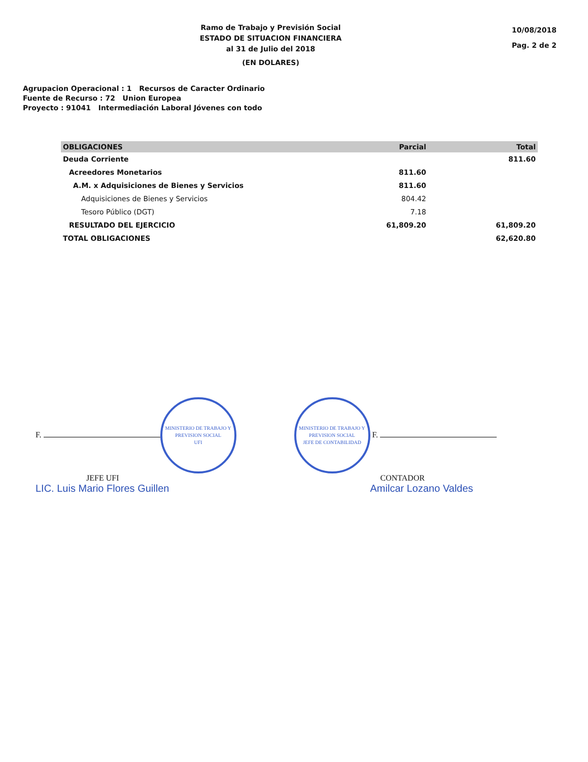Ramo de Trabajo y Previsión Social
ESTADO DE SITUACION FINANCIERA
al 31 de Julio del 2018
(EN DOLARES)
10/08/2018
Pag. 2 de 2
Agrupacion Operacional : 1 Recursos de Caracter Ordinario
Fuente de Recurso : 72 Union Europea
Proyecto : 91041 Intermediación Laboral Jóvenes con todo
| OBLIGACIONES | Parcial | Total |
| --- | --- | --- |
| Deuda Corriente | | 811.60 |
| Acreedores Monetarios | 811.60 | |
| A.M. x Adquisiciones de Bienes y Servicios | 811.60 | |
| Adquisiciones de Bienes y Servicios | 804.42 | |
| Tesoro Público (DGT) | 7.18 | |
| RESULTADO DEL EJERCICIO | 61,809.20 | 61,809.20 |
| TOTAL OBLIGACIONES | | 62,620.80 |
F. MINISTERIO DE TRABAJO Y PREVISION SOCIAL
UFI
JEFE UFI
LIC. Luis Mario Flores Guillen
MINISTERIO DE TRABAJO Y PREVISION SOCIAL
JEFE DE CONTABILIDAD F.
CONTADOR
Amilcar Lozano Valdes